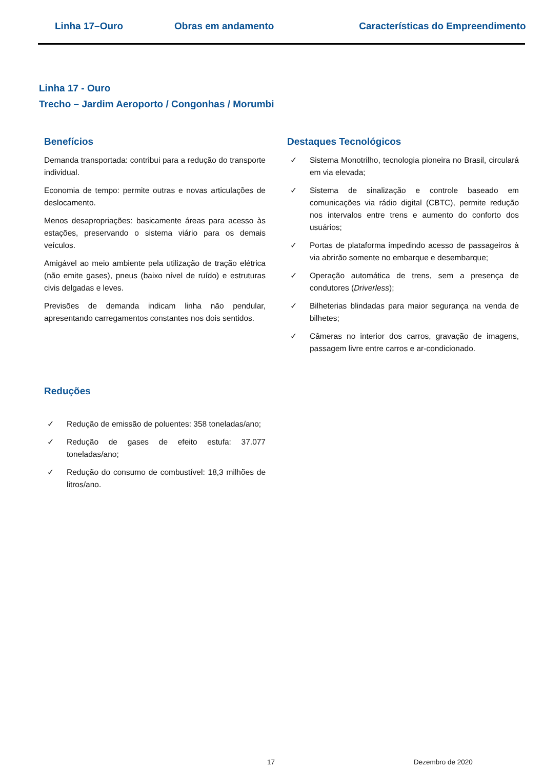Linha 17–Ouro Obras em andamento Características do Empreendimento
Linha 17 - Ouro
Trecho – Jardim Aeroporto / Congonhas / Morumbi
Benefícios
Demanda transportada: contribui para a redução do transporte individual.
Economia de tempo: permite outras e novas articulações de deslocamento.
Menos desapropriações: basicamente áreas para acesso às estações, preservando o sistema viário para os demais veículos.
Amigável ao meio ambiente pela utilização de tração elétrica (não emite gases), pneus (baixo nível de ruído) e estruturas civis delgadas e leves.
Previsões de demanda indicam linha não pendular, apresentando carregamentos constantes nos dois sentidos.
Destaques Tecnológicos
✓ Sistema Monotrilho, tecnologia pioneira no Brasil, circulará em via elevada;
✓ Sistema de sinalização e controle baseado em comunicações via rádio digital (CBTC), permite redução nos intervalos entre trens e aumento do conforto dos usuários;
✓ Portas de plataforma impedindo acesso de passageiros à via abrirão somente no embarque e desembarque;
✓ Operação automática de trens, sem a presença de condutores (Driverless);
✓ Bilheterias blindadas para maior segurança na venda de bilhetes;
✓ Câmeras no interior dos carros, gravação de imagens, passagem livre entre carros e ar-condicionado.
Reduções
✓ Redução de emissão de poluentes: 358 toneladas/ano;
✓ Redução de gases de efeito estufa: 37.077 toneladas/ano;
✓ Redução do consumo de combustível: 18,3 milhões de litros/ano.
17 Dezembro de 2020